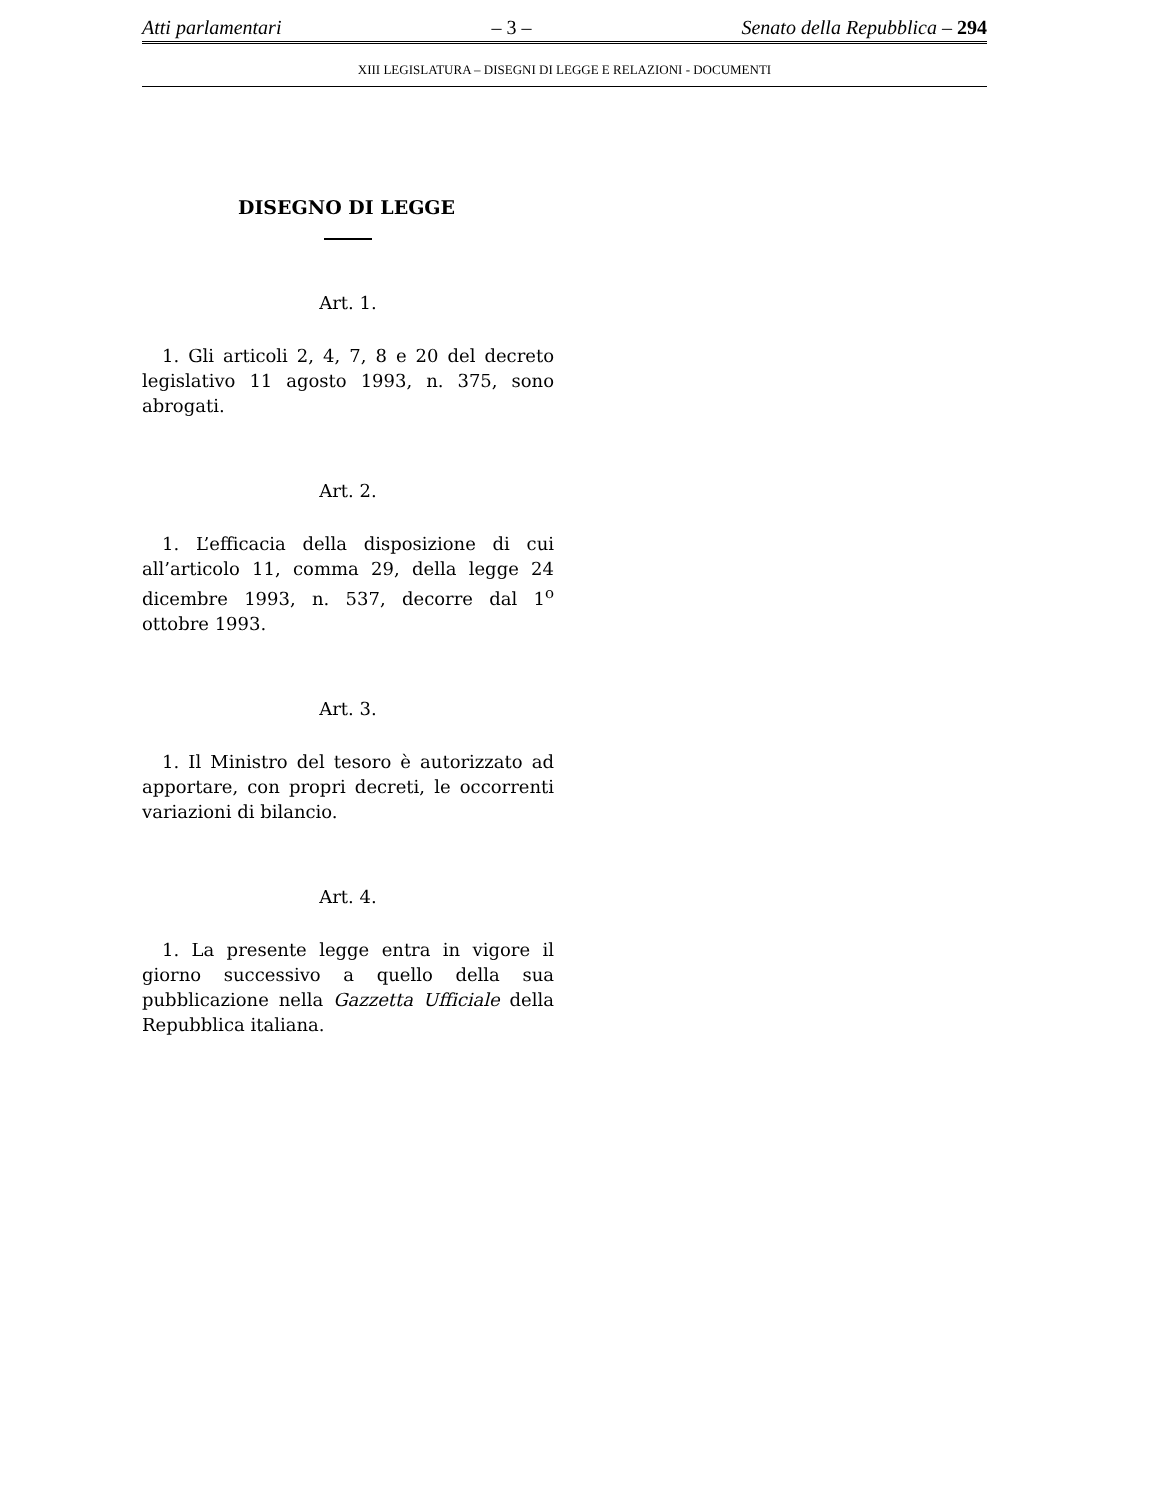Atti parlamentari – 3 – Senato della Repubblica – 294
XIII LEGISLATURA – DISEGNI DI LEGGE E RELAZIONI - DOCUMENTI
DISEGNO DI LEGGE
Art. 1.
1. Gli articoli 2, 4, 7, 8 e 20 del decreto legislativo 11 agosto 1993, n. 375, sono abrogati.
Art. 2.
1. L’efficacia della disposizione di cui all’articolo 11, comma 29, della legge 24 dicembre 1993, n. 537, decorre dal 1<sup>o</sup> ottobre 1993.
Art. 3.
1. Il Ministro del tesoro è autorizzato ad apportare, con propri decreti, le occorrenti variazioni di bilancio.
Art. 4.
1. La presente legge entra in vigore il giorno successivo a quello della sua pubblicazione nella Gazzetta Ufficiale della Repubblica italiana.